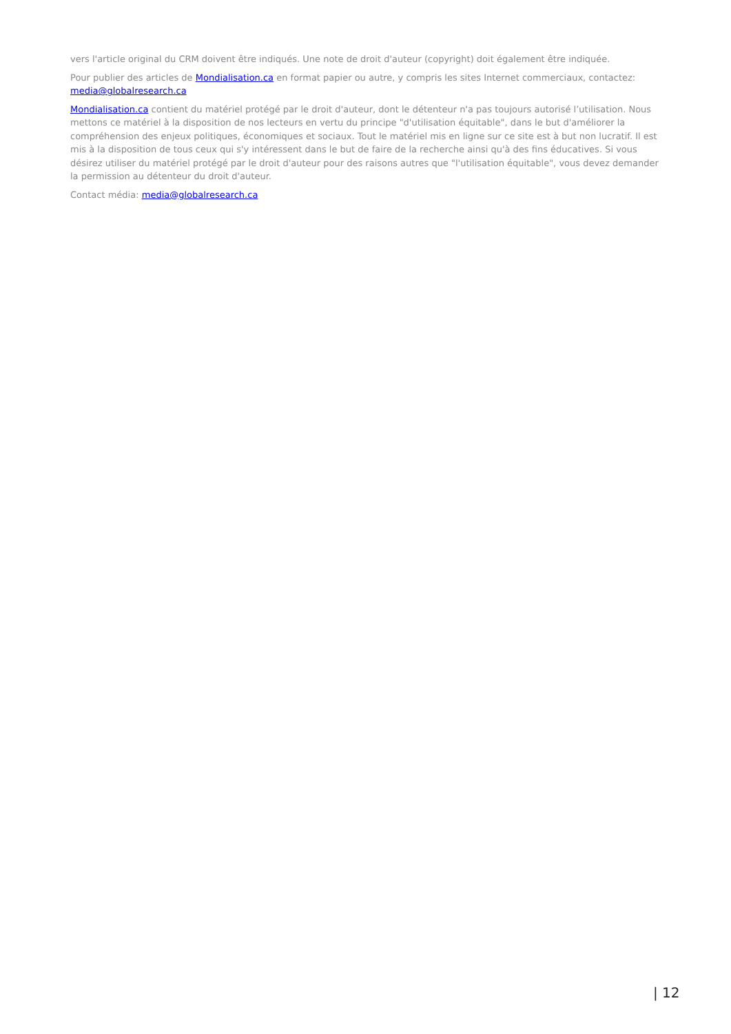vers l'article original du CRM doivent être indiqués. Une note de droit d'auteur (copyright) doit également être indiquée.
Pour publier des articles de Mondialisation.ca en format papier ou autre, y compris les sites Internet commerciaux, contactez: media@globalresearch.ca
Mondialisation.ca contient du matériel protégé par le droit d'auteur, dont le détenteur n'a pas toujours autorisé l’utilisation. Nous mettons ce matériel à la disposition de nos lecteurs en vertu du principe "d'utilisation équitable", dans le but d'améliorer la compréhension des enjeux politiques, économiques et sociaux. Tout le matériel mis en ligne sur ce site est à but non lucratif. Il est mis à la disposition de tous ceux qui s'y intéressent dans le but de faire de la recherche ainsi qu'à des fins éducatives. Si vous désirez utiliser du matériel protégé par le droit d'auteur pour des raisons autres que "l'utilisation équitable", vous devez demander la permission au détenteur du droit d'auteur.
Contact média: media@globalresearch.ca
| 12